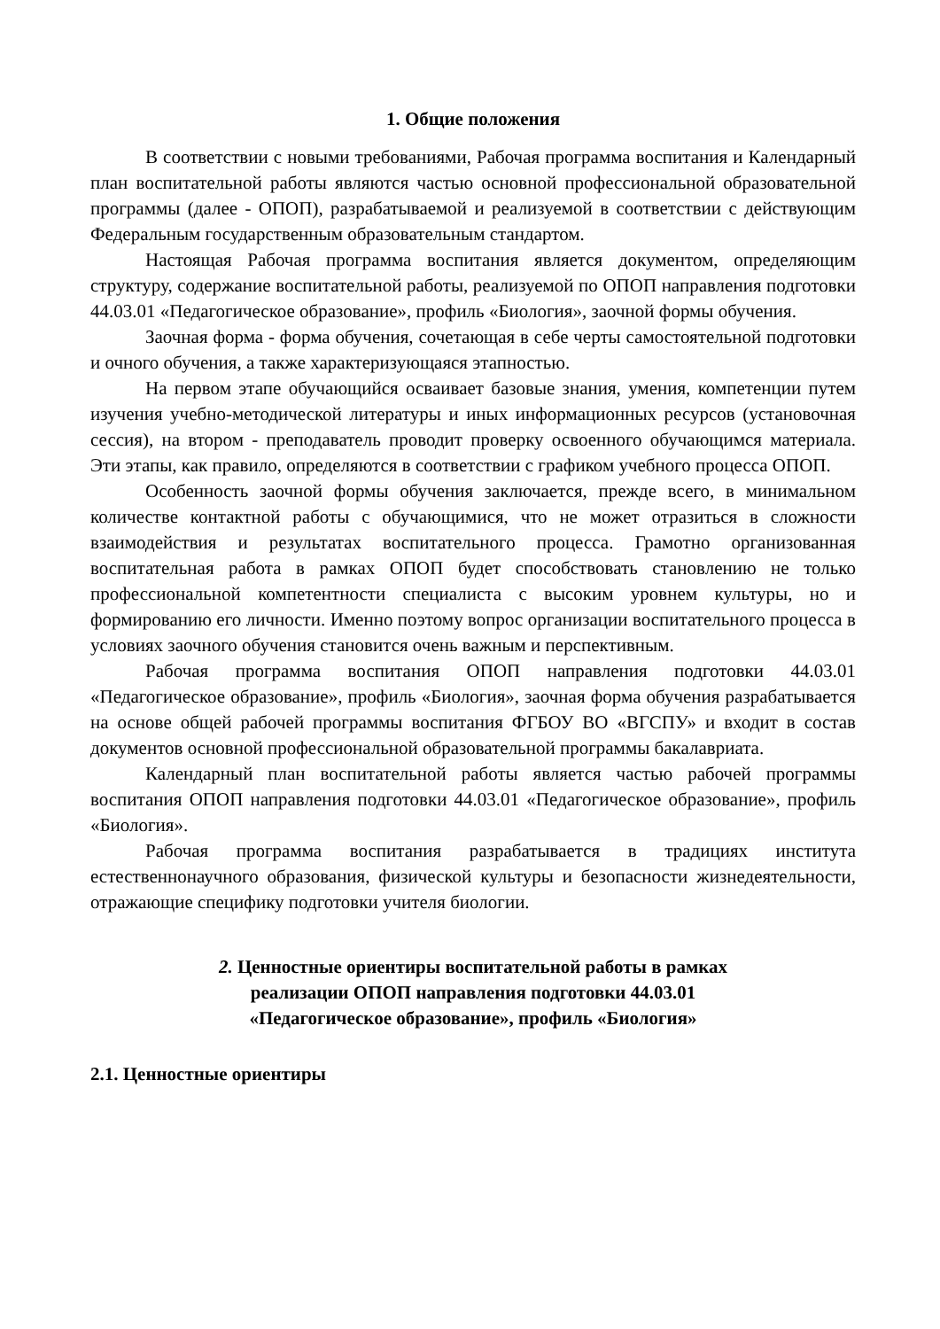1. Общие положения
В соответствии с новыми требованиями, Рабочая программа воспитания и Календарный план воспитательной работы являются частью основной профессиональной образовательной программы (далее - ОПОП), разрабатываемой и реализуемой в соответствии с действующим Федеральным государственным образовательным стандартом.
Настоящая Рабочая программа воспитания является документом, определяющим структуру, содержание воспитательной работы, реализуемой по ОПОП направления подготовки 44.03.01 «Педагогическое образование», профиль «Биология», заочной формы обучения.
Заочная форма - форма обучения, сочетающая в себе черты самостоятельной подготовки и очного обучения, а также характеризующаяся этапностью.
На первом этапе обучающийся осваивает базовые знания, умения, компетенции путем изучения учебно-методической литературы и иных информационных ресурсов (установочная сессия), на втором - преподаватель проводит проверку освоенного обучающимся материала. Эти этапы, как правило, определяются в соответствии с графиком учебного процесса ОПОП.
Особенность заочной формы обучения заключается, прежде всего, в минимальном количестве контактной работы с обучающимися, что не может отразиться в сложности взаимодействия и результатах воспитательного процесса. Грамотно организованная воспитательная работа в рамках ОПОП будет способствовать становлению не только профессиональной компетентности специалиста с высоким уровнем культуры, но и формированию его личности. Именно поэтому вопрос организации воспитательного процесса в условиях заочного обучения становится очень важным и перспективным.
Рабочая программа воспитания ОПОП направления подготовки 44.03.01 «Педагогическое образование», профиль «Биология», заочная форма обучения разрабатывается на основе общей рабочей программы воспитания ФГБОУ ВО «ВГСПУ» и входит в состав документов основной профессиональной образовательной программы бакалавриата.
Календарный план воспитательной работы является частью рабочей программы воспитания ОПОП направления подготовки 44.03.01 «Педагогическое образование», профиль «Биология».
Рабочая программа воспитания разрабатывается в традициях института естественнонаучного образования, физической культуры и безопасности жизнедеятельности, отражающие специфику подготовки учителя биологии.
2. Ценностные ориентиры воспитательной работы в рамках
реализации ОПОП направления подготовки 44.03.01
«Педагогическое образование», профиль «Биология»
2.1. Ценностные ориентиры